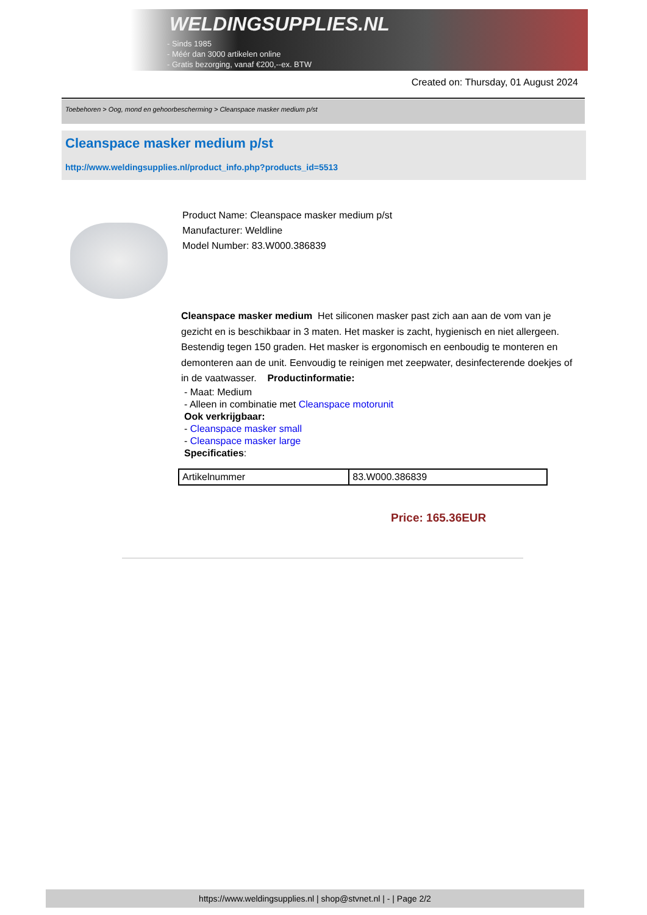WELDINGSUPPLIES.NL
- Sinds 1985
- Méér dan 3000 artikelen online
- Gratis bezorging, vanaf €200,--ex. BTW
Created on: Thursday, 01 August 2024
Toebehoren > Oog, mond en gehoorbescherming > Cleanspace masker medium p/st
Cleanspace masker medium p/st
http://www.weldingsupplies.nl/product_info.php?products_id=5513
Product Name: Cleanspace masker medium p/st
Manufacturer: Weldline
Model Number: 83.W000.386839
Cleanspace masker medium Het siliconen masker past zich aan aan de vom van je gezicht en is beschikbaar in 3 maten. Het masker is zacht, hygienisch en niet allergeen. Bestendig tegen 150 graden. Het masker is ergonomisch en eenboudig te monteren en demonteren aan de unit. Eenvoudig te reinigen met zeepwater, desinfecterende doekjes of in de vaatwasser. Productinformatie:
- Maat: Medium
- Alleen in combinatie met Cleanspace motorunit
Ook verkrijgbaar:
- Cleanspace masker small
- Cleanspace masker large
Specificaties:
| Artikelnummer | 83.W000.386839 |
Price: 165.36EUR
https://www.weldingsupplies.nl | shop@stvnet.nl | - | Page 2/2